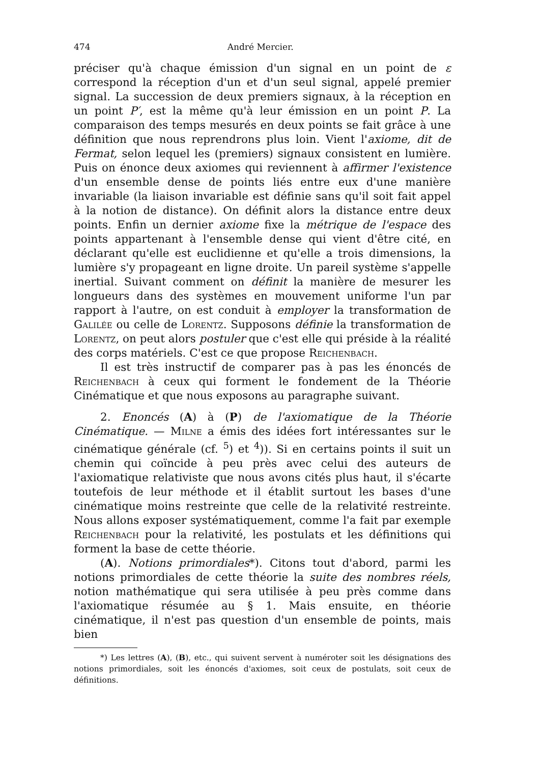474 André Mercier.
préciser qu'à chaque émission d'un signal en un point de ε correspond la réception d'un et d'un seul signal, appelé premier signal. La succession de deux premiers signaux, à la réception en un point P′, est la même qu'à leur émission en un point P. La comparaison des temps mesurés en deux points se fait grâce à une définition que nous reprendrons plus loin. Vient l'axiome, dit de Fermat, selon lequel les (premiers) signaux consistent en lumière. Puis on énonce deux axiomes qui reviennent à affirmer l'existence d'un ensemble dense de points liés entre eux d'une manière invariable (la liaison invariable est définie sans qu'il soit fait appel à la notion de distance). On définit alors la distance entre deux points. Enfin un dernier axiome fixe la métrique de l'espace des points appartenant à l'ensemble dense qui vient d'être cité, en déclarant qu'elle est euclidienne et qu'elle a trois dimensions, la lumière s'y propageant en ligne droite. Un pareil système s'appelle inertial. Suivant comment on définit la manière de mesurer les longueurs dans des systèmes en mouvement uniforme l'un par rapport à l'autre, on est conduit à employer la transformation de Galilée ou celle de Lorentz. Supposons définie la transformation de Lorentz, on peut alors postuler que c'est elle qui préside à la réalité des corps matériels. C'est ce que propose Reichenbach.
Il est très instructif de comparer pas à pas les énoncés de Reichenbach à ceux qui forment le fondement de la Théorie Cinématique et que nous exposons au paragraphe suivant.
2. Enoncés (A) à (P) de l'axiomatique de la Théorie Cinématique. — Milne a émis des idées fort intéressantes sur le cinématique générale (cf. <sup>5</sup>) et <sup>4</sup>)). Si en certains points il suit un chemin qui coïncide à peu près avec celui des auteurs de l'axiomatique relativiste que nous avons cités plus haut, il s'écarte toutefois de leur méthode et il établit surtout les bases d'une cinématique moins restreinte que celle de la relativité restreinte. Nous allons exposer systématiquement, comme l'a fait par exemple Reichenbach pour la relativité, les postulats et les définitions qui forment la base de cette théorie.
(A). Notions primordiales*). Citons tout d'abord, parmi les notions primordiales de cette théorie la suite des nombres réels, notion mathématique qui sera utilisée à peu près comme dans l'axiomatique résumée au § 1. Mais ensuite, en théorie cinématique, il n'est pas question d'un ensemble de points, mais bien
*) Les lettres (A), (B), etc., qui suivent servent à numéroter soit les désignations des notions primordiales, soit les énoncés d'axiomes, soit ceux de postulats, soit ceux de définitions.